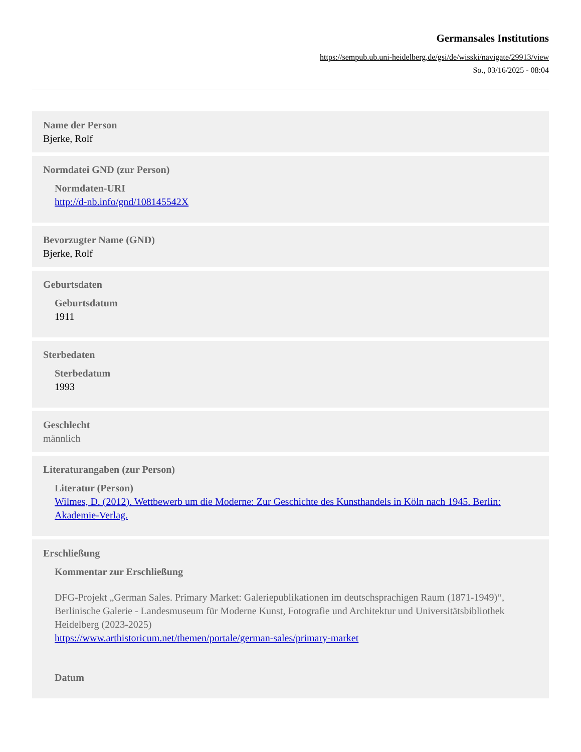Germansales Institutions
https://sempub.ub.uni-heidelberg.de/gsi/de/wisski/navigate/29913/view
So., 03/16/2025 - 08:04
Name der Person
Bjerke, Rolf
Normdatei GND (zur Person)
Normdaten-URI
http://d-nb.info/gnd/108145542X
Bevorzugter Name (GND)
Bjerke, Rolf
Geburtsdaten
Geburtsdatum
1911
Sterbedaten
Sterbedatum
1993
Geschlecht
männlich
Literaturangaben (zur Person)
Literatur (Person)
Wilmes, D. (2012). Wettbewerb um die Moderne: Zur Geschichte des Kunsthandels in Köln nach 1945. Berlin: Akademie-Verlag.
Erschließung
Kommentar zur Erschließung
DFG-Projekt „German Sales. Primary Market: Galeriepublikationen im deutschsprachigen Raum (1871-1949)“, Berlinische Galerie - Landesmuseum für Moderne Kunst, Fotografie und Architektur und Universitätsbibliothek Heidelberg (2023-2025)
https://www.arthistoricum.net/themen/portale/german-sales/primary-market
Datum